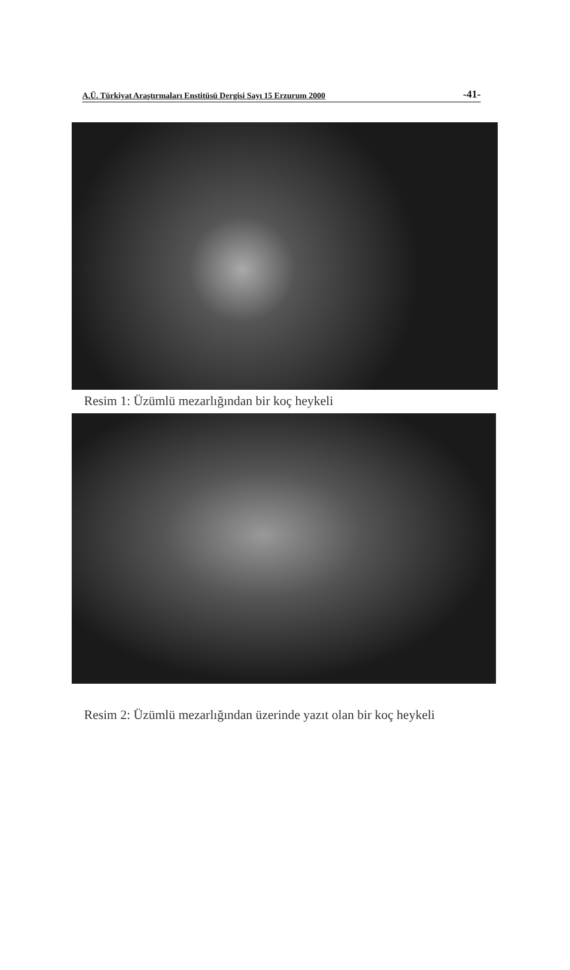A.Ü. Türkiyat Araştırmaları Enstitüsü Dergisi Sayı 15 Erzurum 2000 -41-
Resim 1: Üzümlü mezarlığından bir koç heykeli
Resim 2: Üzümlü mezarlığından üzerinde yazıt olan bir koç heykeli